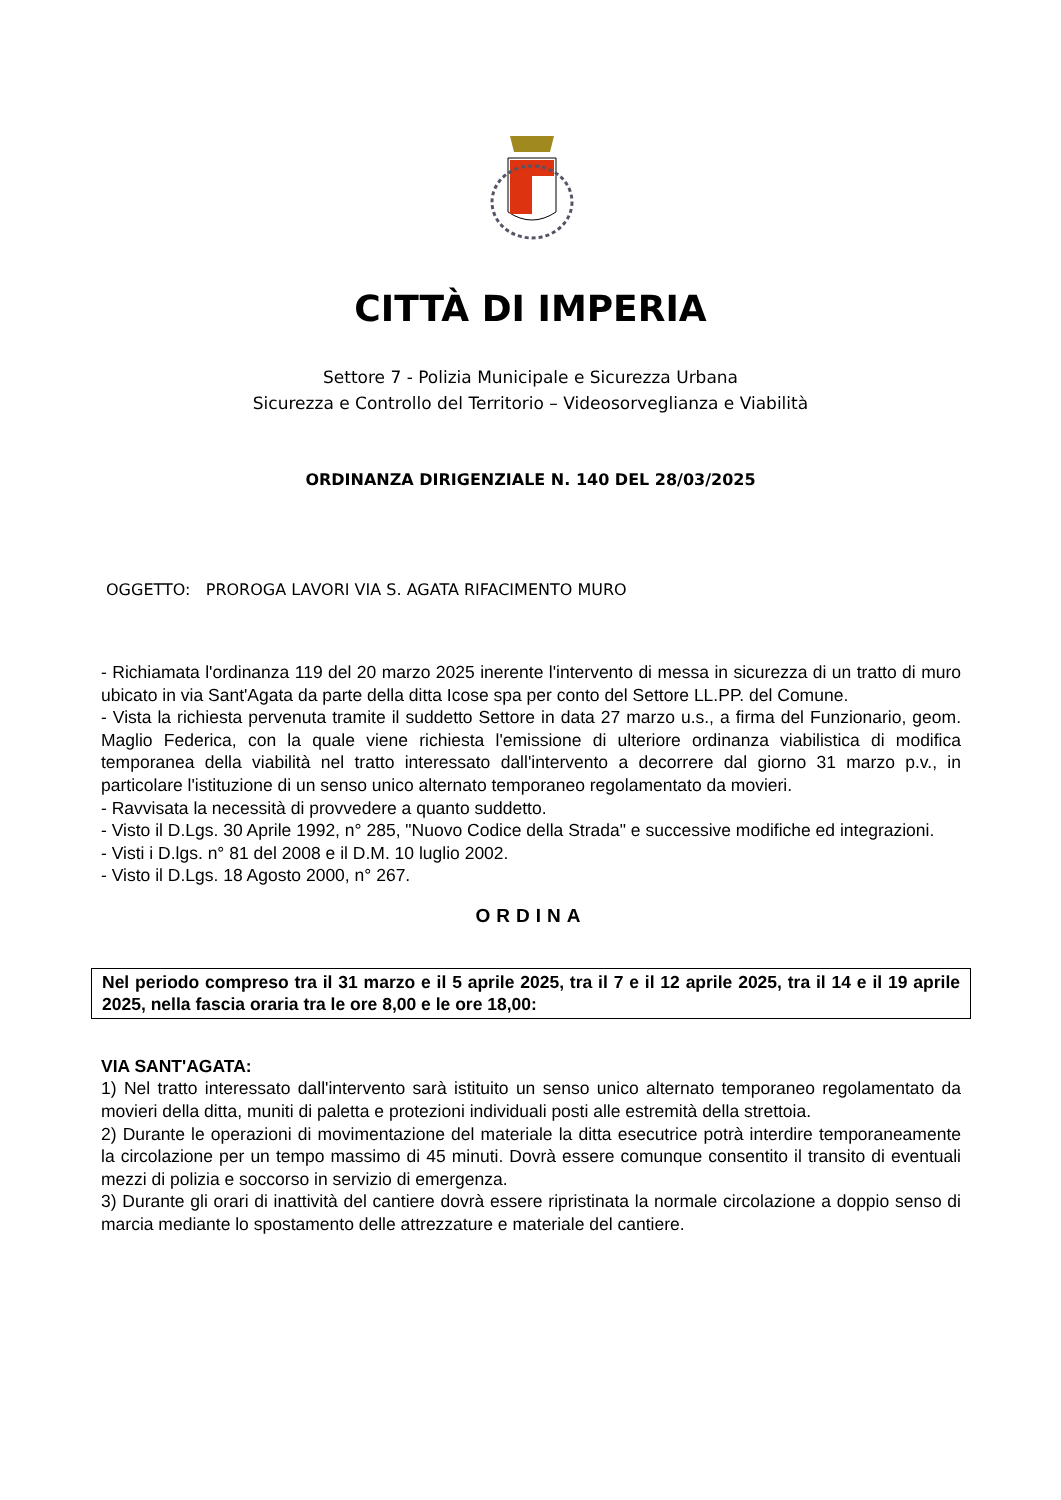CITTÀ DI IMPERIA
Settore 7 - Polizia Municipale e Sicurezza Urbana
Sicurezza e Controllo del Territorio – Videosorveglianza e Viabilità
ORDINANZA DIRIGENZIALE N. 140 DEL 28/03/2025
OGGETTO: PROROGA LAVORI VIA S. AGATA RIFACIMENTO MURO
- Richiamata l'ordinanza 119 del 20 marzo 2025 inerente l'intervento di messa in sicurezza di un tratto di muro ubicato in via Sant'Agata da parte della ditta Icose spa per conto del Settore LL.PP. del Comune.
- Vista la richiesta pervenuta tramite il suddetto Settore in data 27 marzo u.s., a firma del Funzionario, geom. Maglio Federica, con la quale viene richiesta l'emissione di ulteriore ordinanza viabilistica di modifica temporanea della viabilità nel tratto interessato dall'intervento a decorrere dal giorno 31 marzo p.v., in particolare l'istituzione di un senso unico alternato temporaneo regolamentato da movieri.
- Ravvisata la necessità di provvedere a quanto suddetto.
- Visto il D.Lgs. 30 Aprile 1992, n° 285, "Nuovo Codice della Strada" e successive modifiche ed integrazioni.
- Visti i D.lgs. n° 81 del 2008 e il D.M. 10 luglio 2002.
- Visto il D.Lgs. 18 Agosto 2000, n° 267.
ORDINA
Nel periodo compreso tra il 31 marzo e il 5 aprile 2025, tra il 7 e il 12 aprile 2025, tra il 14 e il 19 aprile 2025, nella fascia oraria tra le ore 8,00 e le ore 18,00:
VIA SANT'AGATA:
1) Nel tratto interessato dall'intervento sarà istituito un senso unico alternato temporaneo regolamentato da movieri della ditta, muniti di paletta e protezioni individuali posti alle estremità della strettoia.
2) Durante le operazioni di movimentazione del materiale la ditta esecutrice potrà interdire temporaneamente la circolazione per un tempo massimo di 45 minuti. Dovrà essere comunque consentito il transito di eventuali mezzi di polizia e soccorso in servizio di emergenza.
3) Durante gli orari di inattività del cantiere dovrà essere ripristinata la normale circolazione a doppio senso di marcia mediante lo spostamento delle attrezzature e materiale del cantiere.